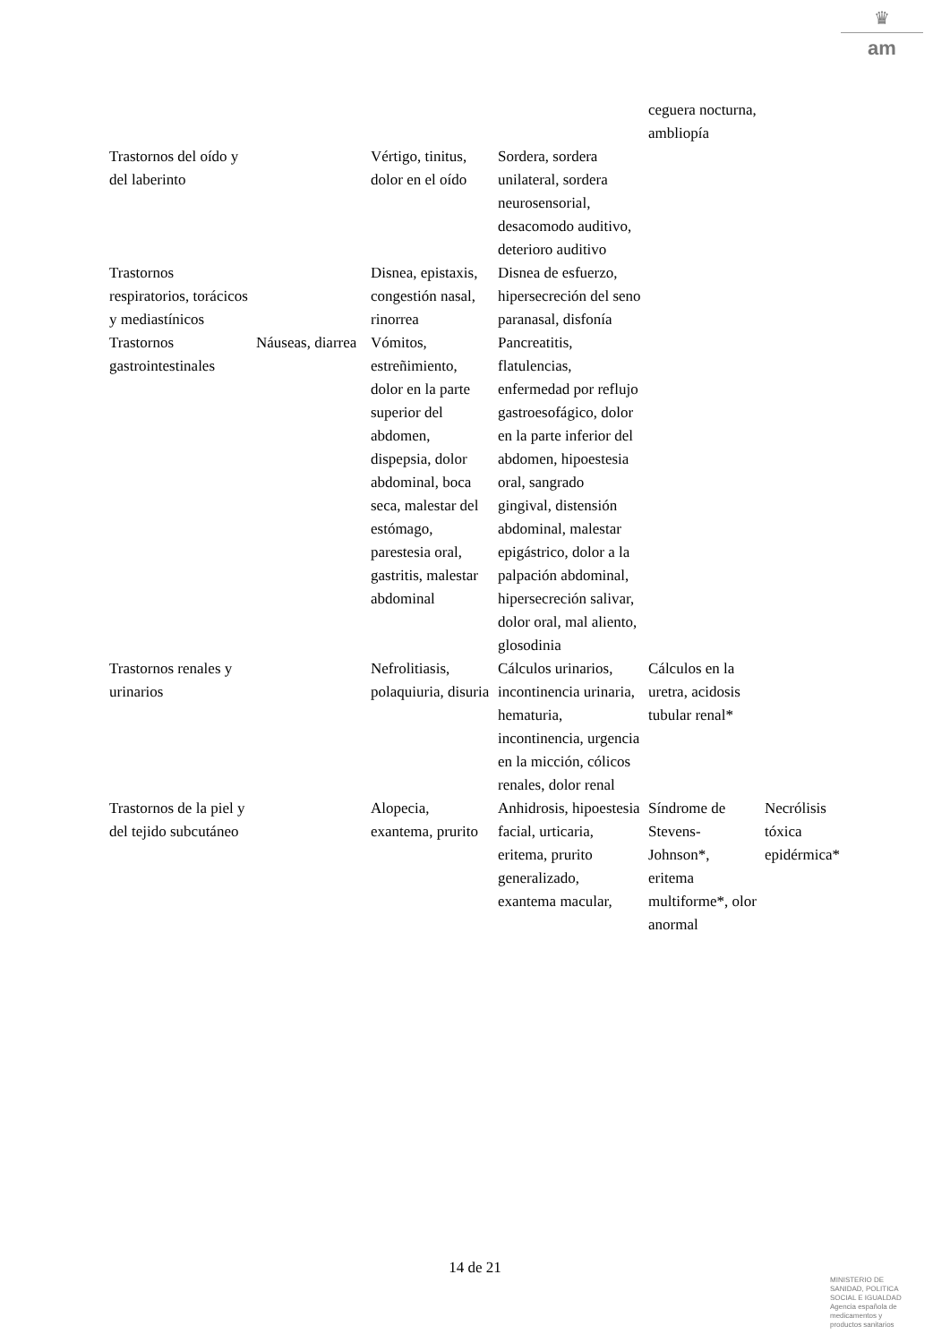♛
am
| | | | | ceguera nocturna, ambliopía | |
| Trastornos del oído y del laberinto | | Vértigo, tinitus, dolor en el oído | Sordera, sordera unilateral, sordera neurosensorial, desacomodo auditivo, deterioro auditivo | | |
| Trastornos respiratorios, torácicos y mediastínicos | | Disnea, epistaxis, congestión nasal, rinorrea | Disnea de esfuerzo, hipersecreción del seno paranasal, disfonía | | |
| Trastornos gastrointestinales | Náuseas, diarrea | Vómitos, estreñimiento, dolor en la parte superior del abdomen, dispepsia, dolor abdominal, boca seca, malestar del estómago, parestesia oral, gastritis, malestar abdominal | Pancreatitis, flatulencias, enfermedad por reflujo gastroesofágico, dolor en la parte inferior del abdomen, hipoestesia oral, sangrado gingival, distensión abdominal, malestar epigástrico, dolor a la palpación abdominal, hipersecreción salivar, dolor oral, mal aliento, glosodinia | | |
| Trastornos renales y urinarios | | Nefrolitiasis, polaquiuria, disuria | Cálculos urinarios, incontinencia urinaria, hematuria, incontinencia, urgencia en la micción, cólicos renales, dolor renal | Cálculos en la uretra, acidosis tubular renal* | |
| Trastornos de la piel y del tejido subcutáneo | | Alopecia, exantema, prurito | Anhidrosis, hipoestesia facial, urticaria, eritema, prurito generalizado, exantema macular, | Síndrome de Stevens-Johnson*, eritema multiforme*, olor anormal | Necrólisis tóxica epidérmica* |
14 de 21
MINISTERIO DE
SANIDAD, POLITICA
SOCIAL E IGUALDAD
Agencia española de
medicamentos y
productos sanitarios